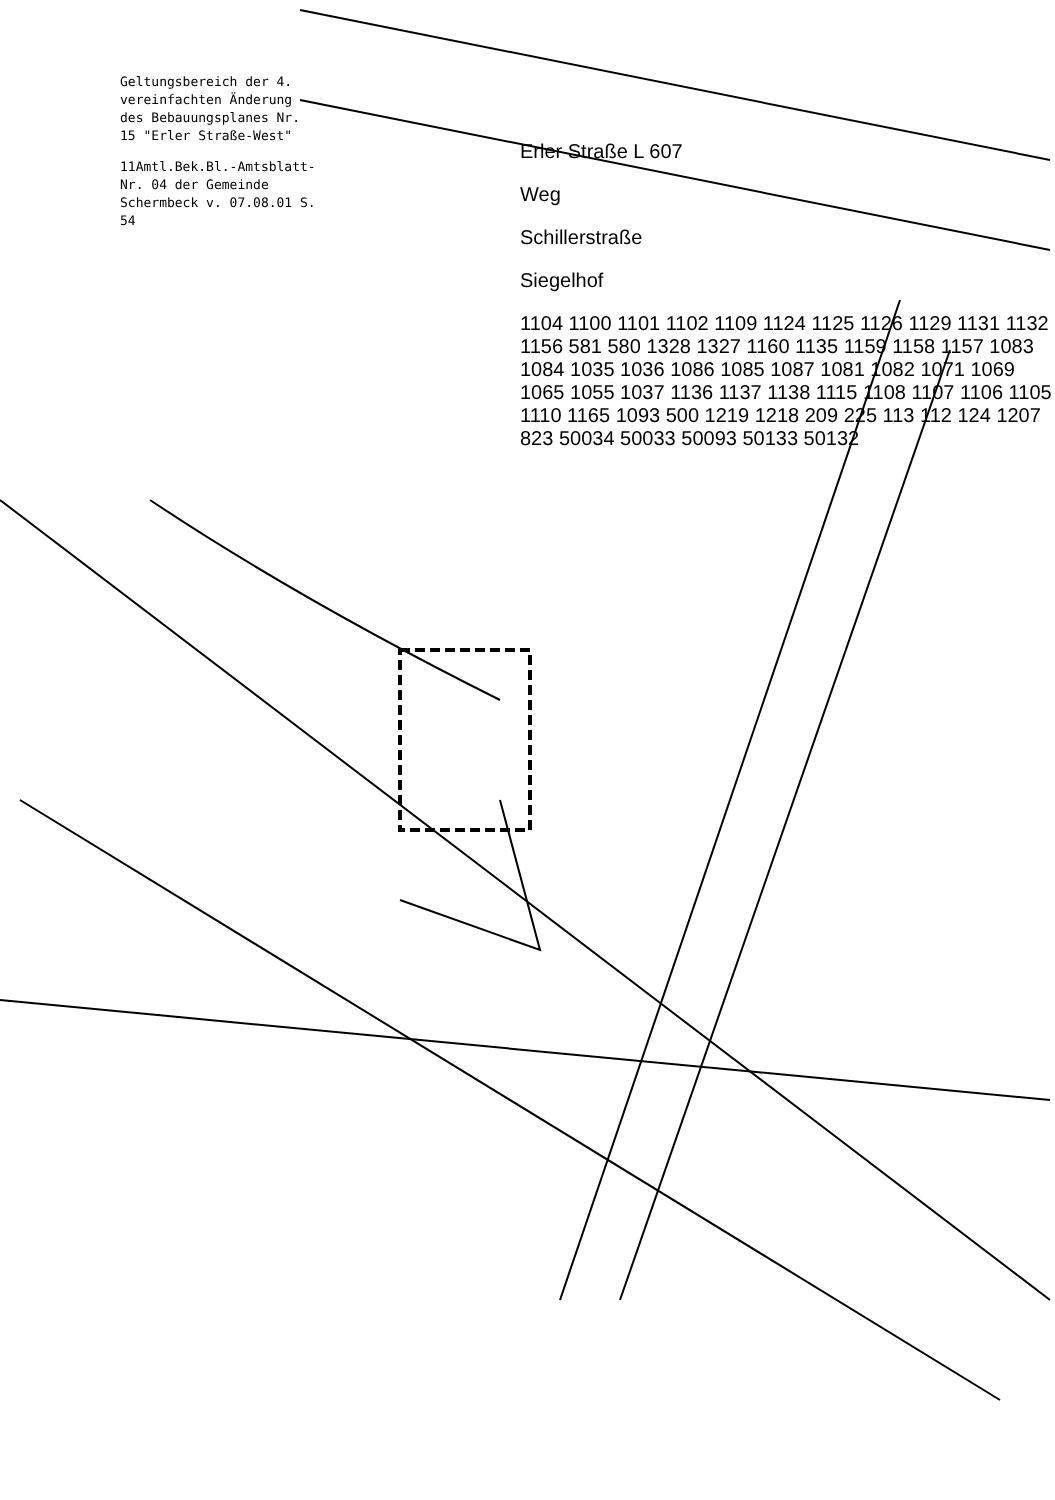Geltungsbereich der 4. vereinfachten Änderung des Bebauungsplanes Nr. 15 "Erler Straße-West"
11Amtl.Bek.Bl.-Amtsblatt- Nr. 04 der Gemeinde Schermbeck v. 07.08.01 S. 54
Erler Straße L 607
Weg
Schillerstraße
Siegelhof
1104 1100 1101 1102 1109 1124 1125 1126 1129 1131 1132 1156 581 580 1328 1327 1160 1135 1159 1158 1157 1083 1084 1035 1036 1086 1085 1087 1081 1082 1071 1069 1065 1055 1037 1136 1137 1138 1115 1108 1107 1106 1105 1110 1165 1093 500 1219 1218 209 225 113 112 124 1207 823 50034 50033 50093 50133 50132